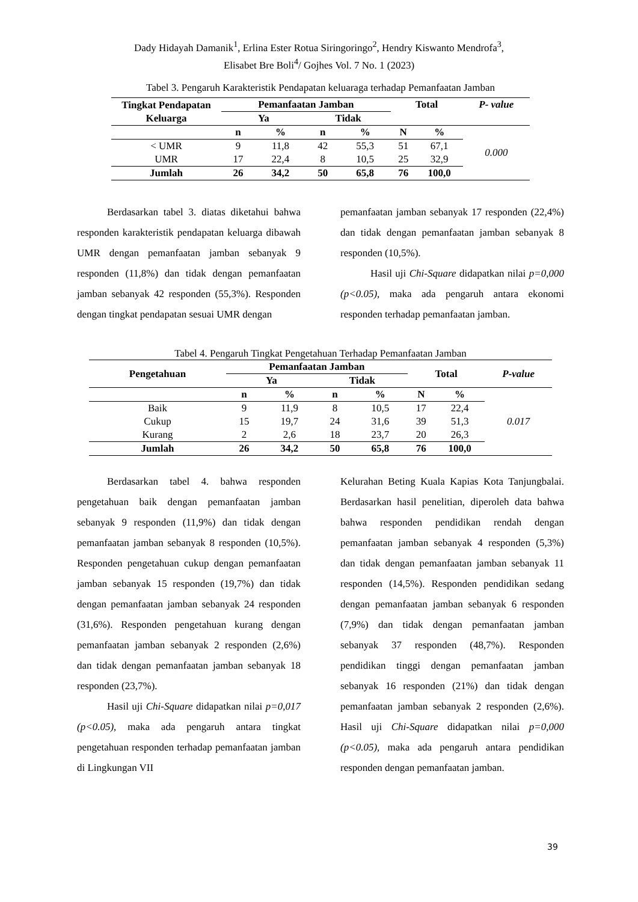Dady Hidayah Damanik<sup>1</sup>, Erlina Ester Rotua Siringoringo<sup>2</sup>, Hendry Kiswanto Mendrofa<sup>3</sup>,
Elisabet Bre Boli<sup>4</sup>/ Gojhes Vol. 7 No. 1 (2023)
Tabel 3. Pengaruh Karakteristik Pendapatan keluaraga terhadap Pemanfaatan Jamban
| Tingkat Pendapatan Keluarga | Pemanfaatan Jamban | | | | Total | | P- value |
| --- | --- | --- | --- | --- | --- | --- | --- |
| | Ya | | Tidak | | | | |
| | n | % | n | % | N | % | 0.000 |
| < UMR | 9 | 11,8 | 42 | 55,3 | 51 | 67,1 | |
| UMR | 17 | 22,4 | 8 | 10,5 | 25 | 32,9 | |
| Jumlah | 26 | 34,2 | 50 | 65,8 | 76 | 100,0 | |
Berdasarkan tabel 3. diatas diketahui bahwa responden karakteristik pendapatan keluarga dibawah UMR dengan pemanfaatan jamban sebanyak 9 responden (11,8%) dan tidak dengan pemanfaatan jamban sebanyak 42 responden (55,3%). Responden dengan tingkat pendapatan sesuai UMR dengan
pemanfaatan jamban sebanyak 17 responden (22,4%) dan tidak dengan pemanfaatan jamban sebanyak 8 responden (10,5%).
Hasil uji Chi-Square didapatkan nilai p=0,000 (p<0.05), maka ada pengaruh antara ekonomi responden terhadap pemanfaatan jamban.
Tabel 4. Pengaruh Tingkat Pengetahuan Terhadap Pemanfaatan Jamban
| Pengetahuan | Pemanfaatan Jamban | | | | Total | | P-value |
| --- | --- | --- | --- | --- | --- | --- | --- |
| | Ya | | Tidak | | | | |
| | n | % | n | % | N | % | 0.017 |
| Baik | 9 | 11,9 | 8 | 10,5 | 17 | 22,4 | |
| Cukup | 15 | 19,7 | 24 | 31,6 | 39 | 51,3 | |
| Kurang | 2 | 2,6 | 18 | 23,7 | 20 | 26,3 | |
| Jumlah | 26 | 34,2 | 50 | 65,8 | 76 | 100,0 | |
Berdasarkan tabel 4. bahwa responden pengetahuan baik dengan pemanfaatan jamban sebanyak 9 responden (11,9%) dan tidak dengan pemanfaatan jamban sebanyak 8 responden (10,5%). Responden pengetahuan cukup dengan pemanfaatan jamban sebanyak 15 responden (19,7%) dan tidak dengan pemanfaatan jamban sebanyak 24 responden (31,6%). Responden pengetahuan kurang dengan pemanfaatan jamban sebanyak 2 responden (2,6%) dan tidak dengan pemanfaatan jamban sebanyak 18 responden (23,7%).
Hasil uji Chi-Square didapatkan nilai p=0,017 (p<0.05), maka ada pengaruh antara tingkat pengetahuan responden terhadap pemanfaatan jamban di Lingkungan VII
Kelurahan Beting Kuala Kapias Kota Tanjungbalai. Berdasarkan hasil penelitian, diperoleh data bahwa bahwa responden pendidikan rendah dengan pemanfaatan jamban sebanyak 4 responden (5,3%) dan tidak dengan pemanfaatan jamban sebanyak 11 responden (14,5%). Responden pendidikan sedang dengan pemanfaatan jamban sebanyak 6 responden (7,9%) dan tidak dengan pemanfaatan jamban sebanyak 37 responden (48,7%). Responden pendidikan tinggi dengan pemanfaatan jamban sebanyak 16 responden (21%) dan tidak dengan pemanfaatan jamban sebanyak 2 responden (2,6%). Hasil uji Chi-Square didapatkan nilai p=0,000 (p<0.05), maka ada pengaruh antara pendidikan responden dengan pemanfaatan jamban.
39